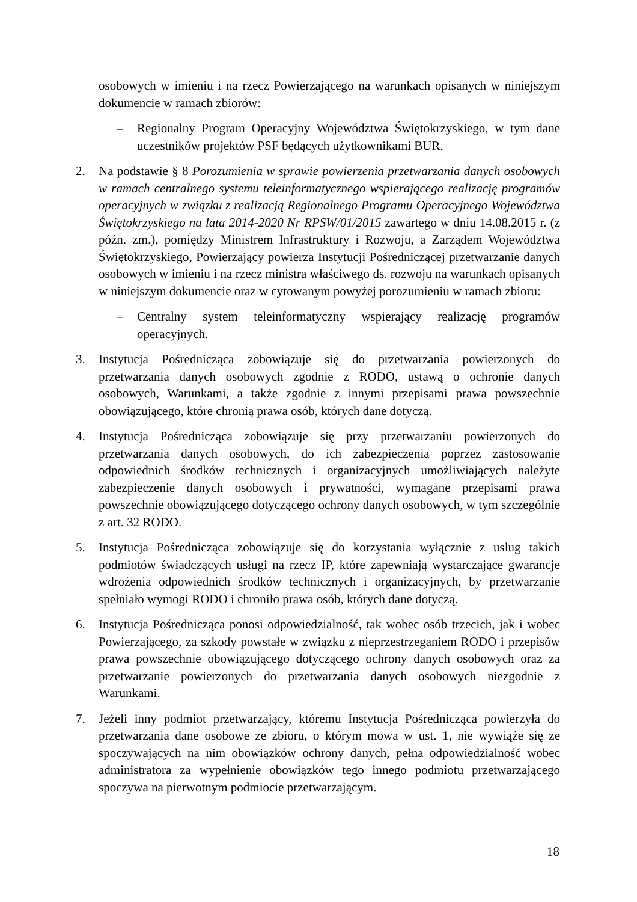osobowych w imieniu i na rzecz Powierzającego na warunkach opisanych w niniejszym dokumencie w ramach zbiorów:
– Regionalny Program Operacyjny Województwa Świętokrzyskiego, w tym dane uczestników projektów PSF będących użytkownikami BUR.
2. Na podstawie § 8 Porozumienia w sprawie powierzenia przetwarzania danych osobowych w ramach centralnego systemu teleinformatycznego wspierającego realizację programów operacyjnych w związku z realizacją Regionalnego Programu Operacyjnego Województwa Świętokrzyskiego na lata 2014-2020 Nr RPSW/01/2015 zawartego w dniu 14.08.2015 r. (z późn. zm.), pomiędzy Ministrem Infrastruktury i Rozwoju, a Zarządem Województwa Świętokrzyskiego, Powierzający powierza Instytucji Pośredniczącej przetwarzanie danych osobowych w imieniu i na rzecz ministra właściwego ds. rozwoju na warunkach opisanych w niniejszym dokumencie oraz w cytowanym powyżej porozumieniu w ramach zbioru:
– Centralny system teleinformatyczny wspierający realizację programów operacyjnych.
3. Instytucja Pośrednicząca zobowiązuje się do przetwarzania powierzonych do przetwarzania danych osobowych zgodnie z RODO, ustawą o ochronie danych osobowych, Warunkami, a także zgodnie z innymi przepisami prawa powszechnie obowiązującego, które chronią prawa osób, których dane dotyczą.
4. Instytucja Pośrednicząca zobowiązuje się przy przetwarzaniu powierzonych do przetwarzania danych osobowych, do ich zabezpieczenia poprzez zastosowanie odpowiednich środków technicznych i organizacyjnych umożliwiających należyte zabezpieczenie danych osobowych i prywatności, wymagane przepisami prawa powszechnie obowiązującego dotyczącego ochrony danych osobowych, w tym szczególnie z art. 32 RODO.
5. Instytucja Pośrednicząca zobowiązuje się do korzystania wyłącznie z usług takich podmiotów świadczących usługi na rzecz IP, które zapewniają wystarczające gwarancje wdrożenia odpowiednich środków technicznych i organizacyjnych, by przetwarzanie spełniało wymogi RODO i chroniło prawa osób, których dane dotyczą.
6. Instytucja Pośrednicząca ponosi odpowiedzialność, tak wobec osób trzecich, jak i wobec Powierzającego, za szkody powstałe w związku z nieprzestrzeganiem RODO i przepisów prawa powszechnie obowiązującego dotyczącego ochrony danych osobowych oraz za przetwarzanie powierzonych do przetwarzania danych osobowych niezgodnie z Warunkami.
7. Jeżeli inny podmiot przetwarzający, któremu Instytucja Pośrednicząca powierzyła do przetwarzania dane osobowe ze zbioru, o którym mowa w ust. 1, nie wywiąże się ze spoczywających na nim obowiązków ochrony danych, pełna odpowiedzialność wobec administratora za wypełnienie obowiązków tego innego podmiotu przetwarzającego spoczywa na pierwotnym podmiocie przetwarzającym.
18